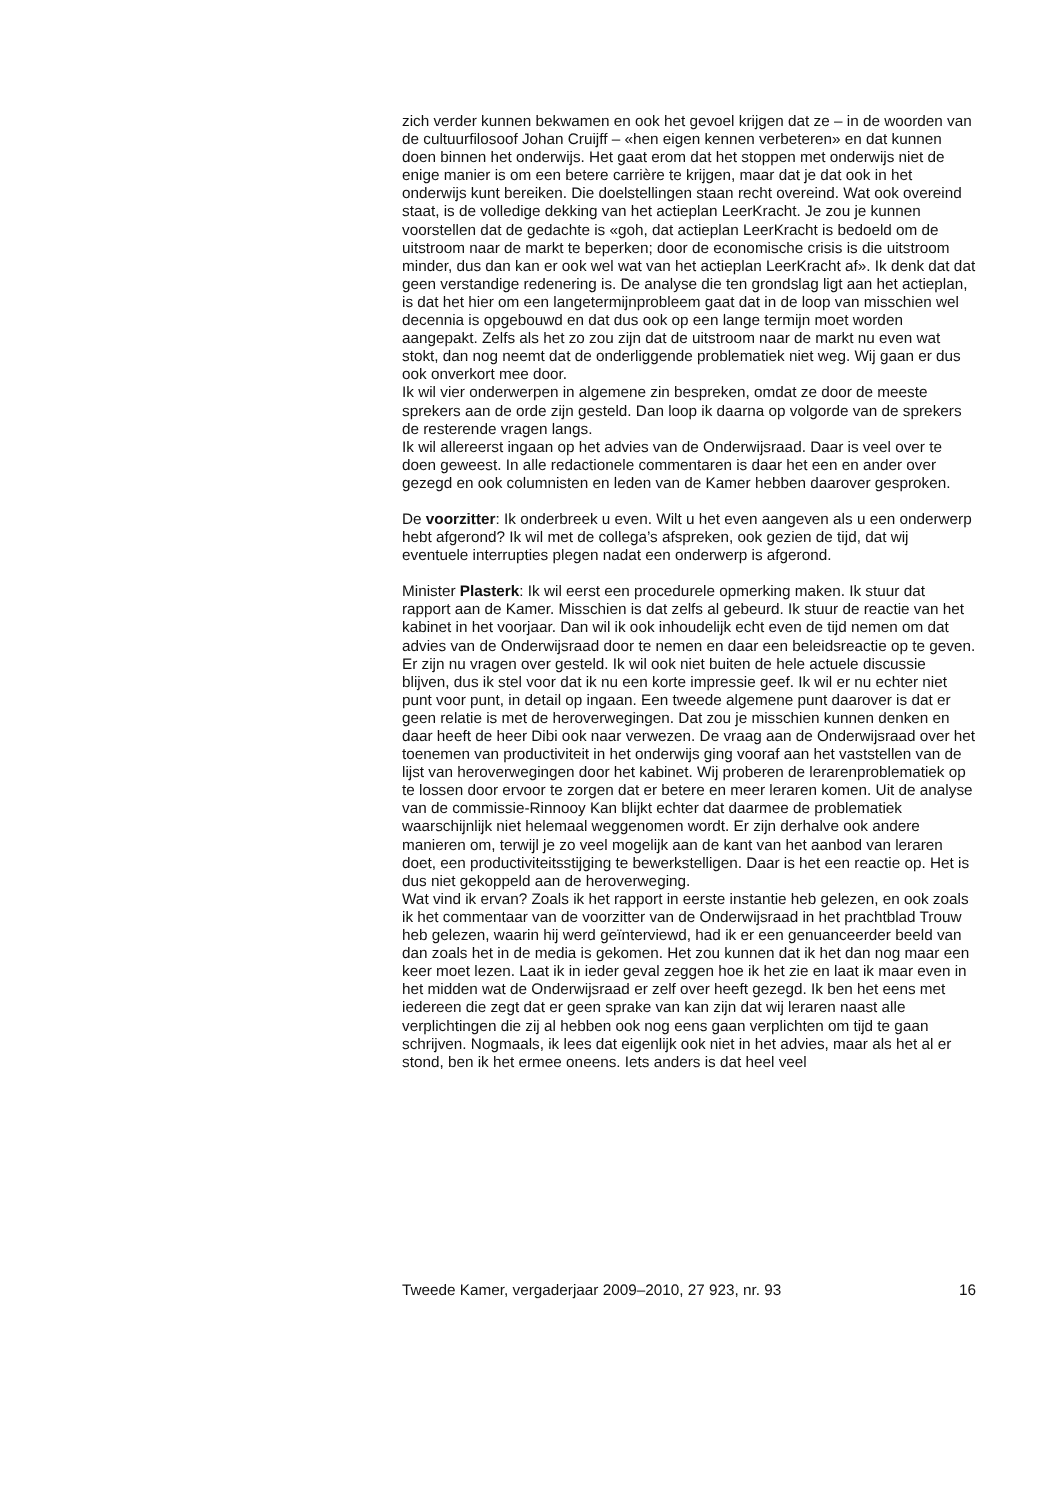zich verder kunnen bekwamen en ook het gevoel krijgen dat ze – in de woorden van de cultuurfilosoof Johan Cruijff – «hen eigen kennen verbeteren» en dat kunnen doen binnen het onderwijs. Het gaat erom dat het stoppen met onderwijs niet de enige manier is om een betere carrière te krijgen, maar dat je dat ook in het onderwijs kunt bereiken. Die doelstellingen staan recht overeind. Wat ook overeind staat, is de volledige dekking van het actieplan LeerKracht. Je zou je kunnen voorstellen dat de gedachte is «goh, dat actieplan LeerKracht is bedoeld om de uitstroom naar de markt te beperken; door de economische crisis is die uitstroom minder, dus dan kan er ook wel wat van het actieplan LeerKracht af». Ik denk dat dat geen verstandige redenering is. De analyse die ten grondslag ligt aan het actieplan, is dat het hier om een langetermijnprobleem gaat dat in de loop van misschien wel decennia is opgebouwd en dat dus ook op een lange termijn moet worden aangepakt. Zelfs als het zo zou zijn dat de uitstroom naar de markt nu even wat stokt, dan nog neemt dat de onderliggende problematiek niet weg. Wij gaan er dus ook onverkort mee door.
Ik wil vier onderwerpen in algemene zin bespreken, omdat ze door de meeste sprekers aan de orde zijn gesteld. Dan loop ik daarna op volgorde van de sprekers de resterende vragen langs.
Ik wil allereerst ingaan op het advies van de Onderwijsraad. Daar is veel over te doen geweest. In alle redactionele commentaren is daar het een en ander over gezegd en ook columnisten en leden van de Kamer hebben daarover gesproken.
De voorzitter: Ik onderbreek u even. Wilt u het even aangeven als u een onderwerp hebt afgerond? Ik wil met de collega’s afspreken, ook gezien de tijd, dat wij eventuele interrupties plegen nadat een onderwerp is afgerond.
Minister Plasterk: Ik wil eerst een procedurele opmerking maken. Ik stuur dat rapport aan de Kamer. Misschien is dat zelfs al gebeurd. Ik stuur de reactie van het kabinet in het voorjaar. Dan wil ik ook inhoudelijk echt even de tijd nemen om dat advies van de Onderwijsraad door te nemen en daar een beleidsreactie op te geven. Er zijn nu vragen over gesteld. Ik wil ook niet buiten de hele actuele discussie blijven, dus ik stel voor dat ik nu een korte impressie geef. Ik wil er nu echter niet punt voor punt, in detail op ingaan. Een tweede algemene punt daarover is dat er geen relatie is met de heroverwegingen. Dat zou je misschien kunnen denken en daar heeft de heer Dibi ook naar verwezen. De vraag aan de Onderwijsraad over het toenemen van productiviteit in het onderwijs ging vooraf aan het vaststellen van de lijst van heroverwegingen door het kabinet. Wij proberen de lerarenproblematiek op te lossen door ervoor te zorgen dat er betere en meer leraren komen. Uit de analyse van de commissie-Rinnooy Kan blijkt echter dat daarmee de problematiek waarschijnlijk niet helemaal weggenomen wordt. Er zijn derhalve ook andere manieren om, terwijl je zo veel mogelijk aan de kant van het aanbod van leraren doet, een productiviteitsstijging te bewerkstelligen. Daar is het een reactie op. Het is dus niet gekoppeld aan de heroverweging.
Wat vind ik ervan? Zoals ik het rapport in eerste instantie heb gelezen, en ook zoals ik het commentaar van de voorzitter van de Onderwijsraad in het prachtblad Trouw heb gelezen, waarin hij werd geïnterviewd, had ik er een genuanceerder beeld van dan zoals het in de media is gekomen. Het zou kunnen dat ik het dan nog maar een keer moet lezen. Laat ik in ieder geval zeggen hoe ik het zie en laat ik maar even in het midden wat de Onderwijsraad er zelf over heeft gezegd. Ik ben het eens met iedereen die zegt dat er geen sprake van kan zijn dat wij leraren naast alle verplichtingen die zij al hebben ook nog eens gaan verplichten om tijd te gaan schrijven. Nogmaals, ik lees dat eigenlijk ook niet in het advies, maar als het al er stond, ben ik het ermee oneens. Iets anders is dat heel veel
Tweede Kamer, vergaderjaar 2009–2010, 27 923, nr. 93 16